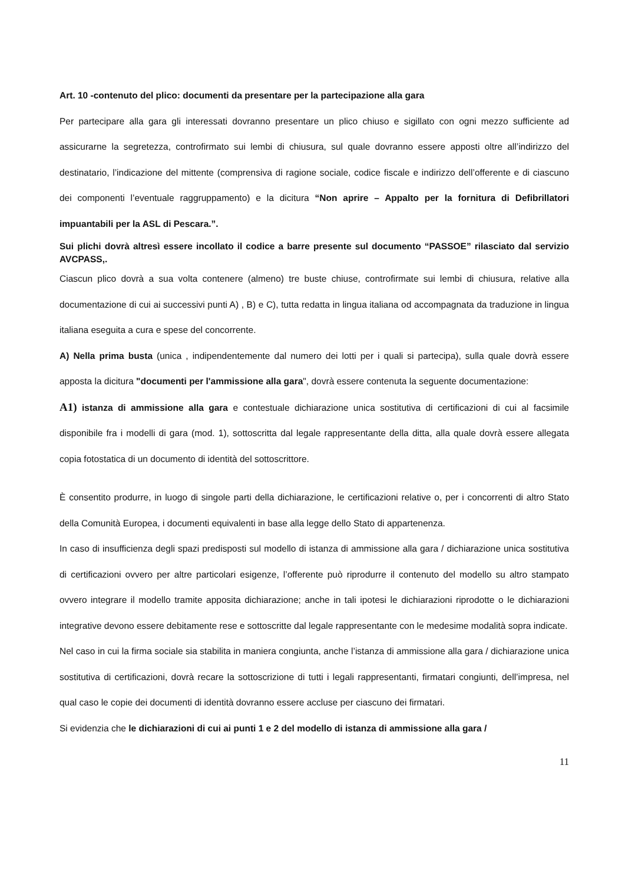Art. 10 -contenuto del plico: documenti da presentare per la partecipazione alla gara
Per partecipare alla gara gli interessati dovranno presentare un plico chiuso e sigillato con ogni mezzo sufficiente ad assicurarne la segretezza, controfirmato sui lembi di chiusura, sul quale dovranno essere apposti oltre all’indirizzo del destinatario, l’indicazione del mittente (comprensiva di ragione sociale, codice fiscale e indirizzo dell’offerente e di ciascuno dei componenti l’eventuale raggruppamento) e la dicitura “Non aprire – Appalto per la fornitura di Defibrillatori impuantabili per la ASL di Pescara.”.
Sui plichi dovrà altresì essere incollato il codice a barre presente sul documento “PASSOE” rilasciato dal servizio AVCPASS,.
Ciascun plico dovrà a sua volta contenere (almeno) tre buste chiuse, controfirmate sui lembi di chiusura, relative alla documentazione di cui ai successivi punti A) , B) e C), tutta redatta in lingua italiana od accompagnata da traduzione in lingua italiana eseguita a cura e spese del concorrente.
A) Nella prima busta (unica , indipendentemente dal numero dei lotti per i quali si partecipa), sulla quale dovrà essere apposta la dicitura "documenti per l'ammissione alla gara", dovrà essere contenuta la seguente documentazione:
A1) istanza di ammissione alla gara e contestuale dichiarazione unica sostitutiva di certificazioni di cui al facsimile disponibile fra i modelli di gara (mod. 1), sottoscritta dal legale rappresentante della ditta, alla quale dovrà essere allegata copia fotostatica di un documento di identità del sottoscrittore.
È consentito produrre, in luogo di singole parti della dichiarazione, le certificazioni relative o, per i concorrenti di altro Stato della Comunità Europea, i documenti equivalenti in base alla legge dello Stato di appartenenza.
In caso di insufficienza degli spazi predisposti sul modello di istanza di ammissione alla gara / dichiarazione unica sostitutiva di certificazioni ovvero per altre particolari esigenze, l’offerente può riprodurre il contenuto del modello su altro stampato ovvero integrare il modello tramite apposita dichiarazione; anche in tali ipotesi le dichiarazioni riprodotte o le dichiarazioni integrative devono essere debitamente rese e sottoscritte dal legale rappresentante con le medesime modalità sopra indicate.
Nel caso in cui la firma sociale sia stabilita in maniera congiunta, anche l’istanza di ammissione alla gara / dichiarazione unica sostitutiva di certificazioni, dovrà recare la sottoscrizione di tutti i legali rappresentanti, firmatari congiunti, dell’impresa, nel qual caso le copie dei documenti di identità dovranno essere accluse per ciascuno dei firmatari.
Si evidenzia che le dichiarazioni di cui ai punti 1 e 2 del modello di istanza di ammissione alla gara /
11